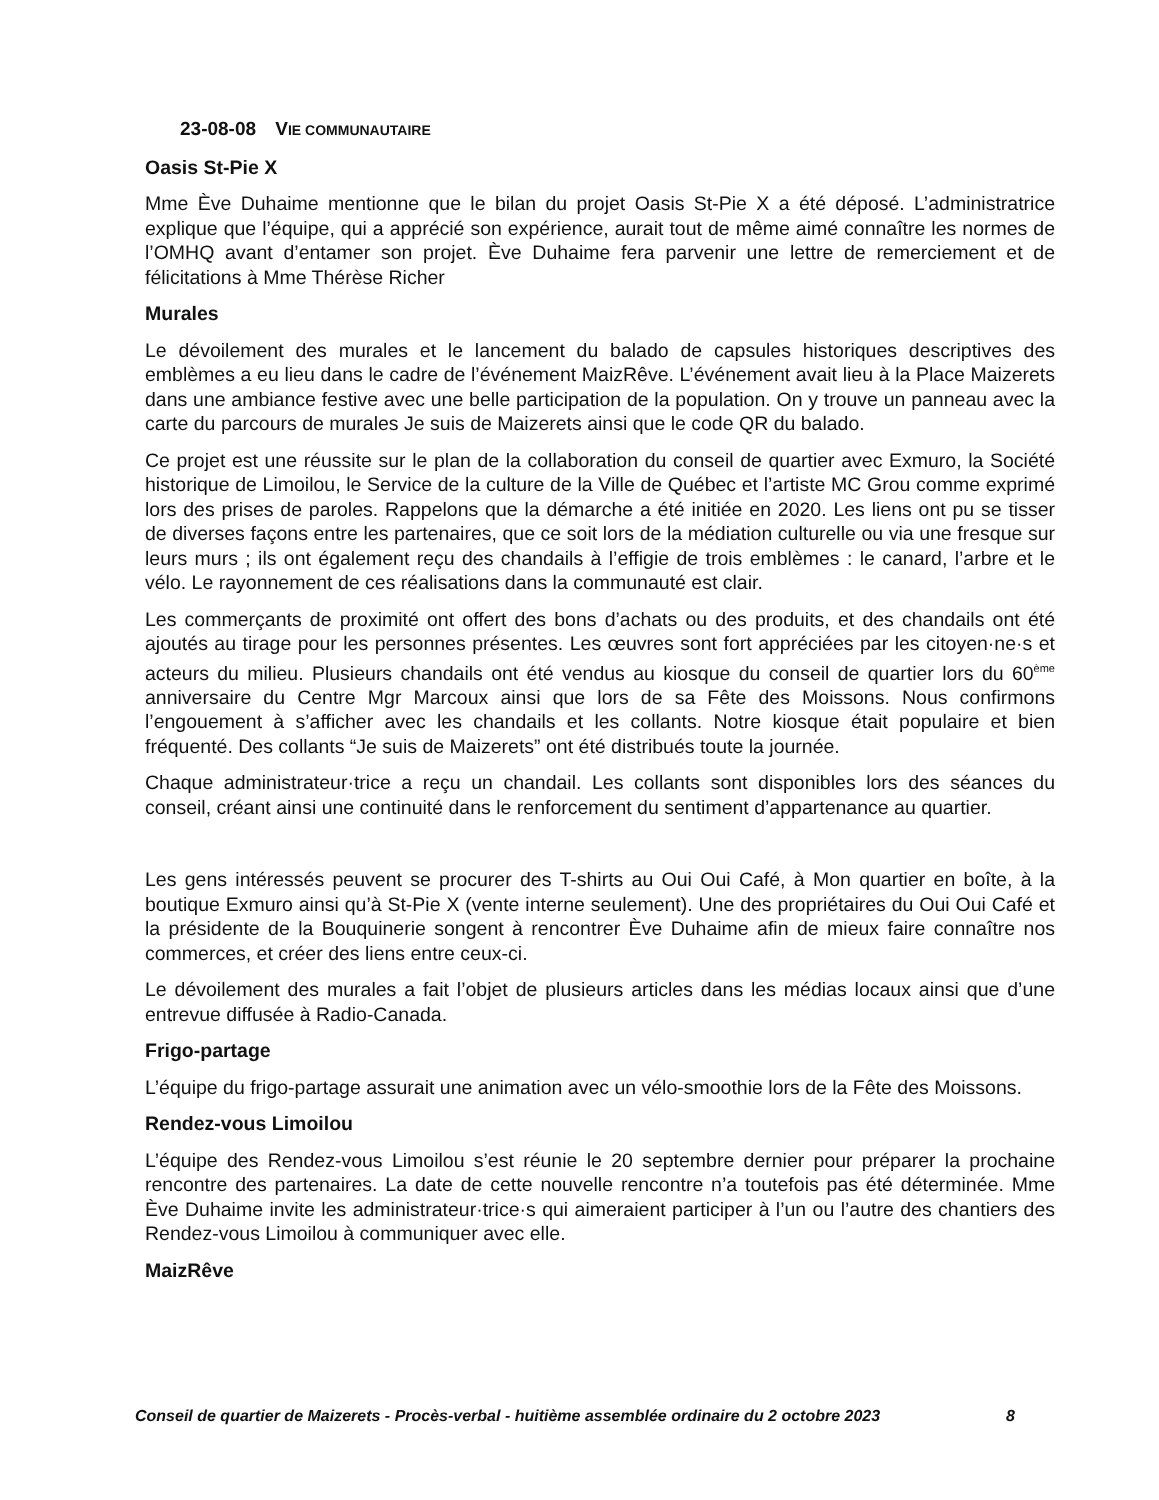23-08-08 VIE COMMUNAUTAIRE
Oasis St-Pie X
Mme Ève Duhaime mentionne que le bilan du projet Oasis St-Pie X a été déposé. L’administratrice explique que l’équipe, qui a apprécié son expérience, aurait tout de même aimé connaître les normes de l’OMHQ avant d’entamer son projet. Ève Duhaime fera parvenir une lettre de remerciement et de félicitations à Mme Thérèse Richer
Murales
Le dévoilement des murales et le lancement du balado de capsules historiques descriptives des emblèmes a eu lieu dans le cadre de l’événement MaizRêve. L’événement avait lieu à la Place Maizerets dans une ambiance festive avec une belle participation de la population. On y trouve un panneau avec la carte du parcours de murales Je suis de Maizerets ainsi que le code QR du balado.
Ce projet est une réussite sur le plan de la collaboration du conseil de quartier avec Exmuro, la Société historique de Limoilou, le Service de la culture de la Ville de Québec et l’artiste MC Grou comme exprimé lors des prises de paroles. Rappelons que la démarche a été initiée en 2020. Les liens ont pu se tisser de diverses façons entre les partenaires, que ce soit lors de la médiation culturelle ou via une fresque sur leurs murs ; ils ont également reçu des chandails à l’effigie de trois emblèmes : le canard, l’arbre et le vélo. Le rayonnement de ces réalisations dans la communauté est clair.
Les commerçants de proximité ont offert des bons d’achats ou des produits, et des chandails ont été ajoutés au tirage pour les personnes présentes. Les œuvres sont fort appréciées par les citoyen·ne·s et acteurs du milieu. Plusieurs chandails ont été vendus au kiosque du conseil de quartier lors du 60<sup>ème</sup> anniversaire du Centre Mgr Marcoux ainsi que lors de sa Fête des Moissons. Nous confirmons l’engouement à s’afficher avec les chandails et les collants. Notre kiosque était populaire et bien fréquenté. Des collants “Je suis de Maizerets” ont été distribués toute la journée.
Chaque administrateur·trice a reçu un chandail. Les collants sont disponibles lors des séances du conseil, créant ainsi une continuité dans le renforcement du sentiment d’appartenance au quartier.
Les gens intéressés peuvent se procurer des T-shirts au Oui Oui Café, à Mon quartier en boîte, à la boutique Exmuro ainsi qu’à St-Pie X (vente interne seulement). Une des propriétaires du Oui Oui Café et la présidente de la Bouquinerie songent à rencontrer Ève Duhaime afin de mieux faire connaître nos commerces, et créer des liens entre ceux-ci.
Le dévoilement des murales a fait l’objet de plusieurs articles dans les médias locaux ainsi que d’une entrevue diffusée à Radio-Canada.
Frigo-partage
L’équipe du frigo-partage assurait une animation avec un vélo-smoothie lors de la Fête des Moissons.
Rendez-vous Limoilou
L’équipe des Rendez-vous Limoilou s’est réunie le 20 septembre dernier pour préparer la prochaine rencontre des partenaires. La date de cette nouvelle rencontre n’a toutefois pas été déterminée. Mme Ève Duhaime invite les administrateur·trice·s qui aimeraient participer à l’un ou l’autre des chantiers des Rendez-vous Limoilou à communiquer avec elle.
MaizRêve
Conseil de quartier de Maizerets - Procès-verbal - huitième assemblée ordinaire du 2 octobre 2023 8